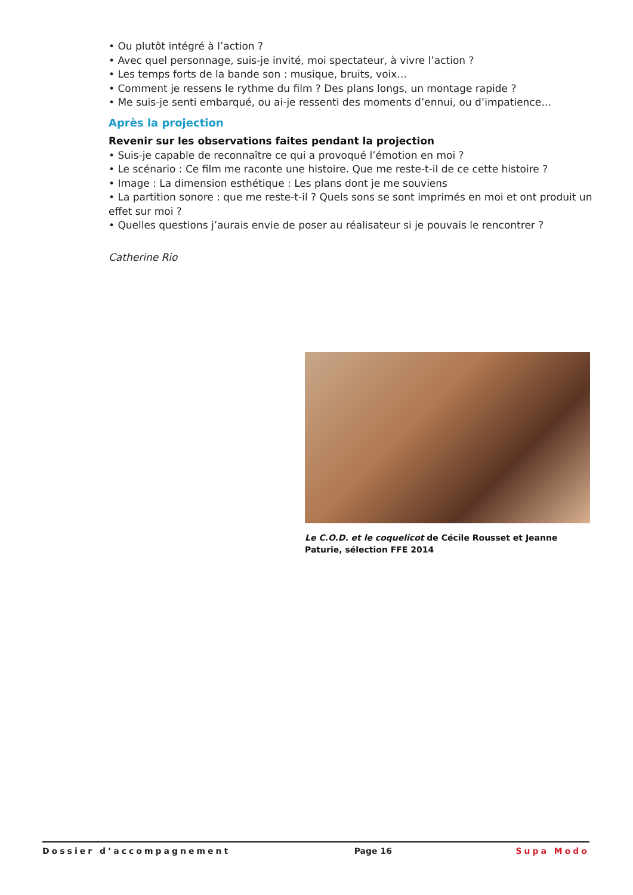• Ou plutôt intégré à l’action ?
• Avec quel personnage, suis-je invité, moi spectateur, à vivre l’action ?
• Les temps forts de la bande son : musique, bruits, voix…
• Comment je ressens le rythme du film ? Des plans longs, un montage rapide ?
• Me suis-je senti embarqué, ou ai-je ressenti des moments d’ennui, ou d’impatience…
Après la projection
Revenir sur les observations faites pendant la projection
• Suis-je capable de reconnaître ce qui a provoqué l’émotion en moi ?
• Le scénario : Ce film me raconte une histoire. Que me reste-t-il de ce cette histoire ?
• Image : La dimension esthétique : Les plans dont je me souviens
• La partition sonore : que me reste-t-il ? Quels sons se sont imprimés en moi et ont produit un effet sur moi ?
• Quelles questions j’aurais envie de poser au réalisateur si je pouvais le rencontrer ?
Catherine Rio
Le C.O.D. et le coquelicot de Cécile Rousset et Jeanne Paturie, sélection FFE 2014
Dossier d’accompagnement Page 16 Supa Modo